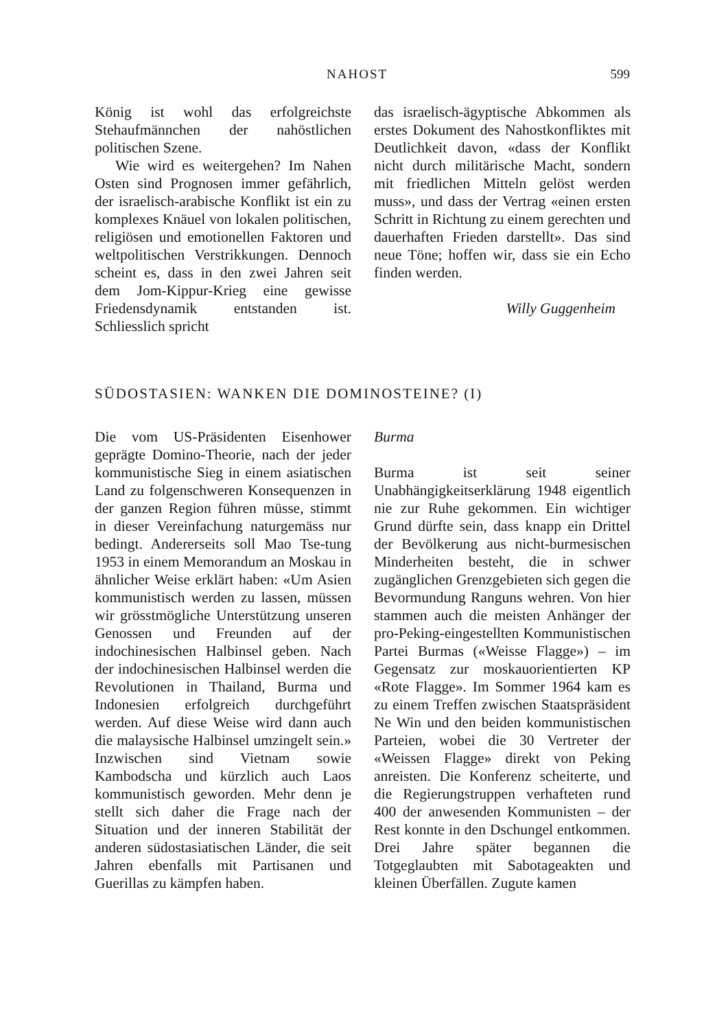NAHOST 599
König ist wohl das erfolgreichste Stehaufmännchen der nahöstlichen politischen Szene.
Wie wird es weitergehen? Im Nahen Osten sind Prognosen immer gefährlich, der israelisch-arabische Konflikt ist ein zu komplexes Knäuel von lokalen politischen, religiösen und emotionellen Faktoren und weltpolitischen Verstrikkungen. Dennoch scheint es, dass in den zwei Jahren seit dem Jom-Kippur-Krieg eine gewisse Friedensdynamik entstanden ist. Schliesslich spricht
das israelisch-ägyptische Abkommen als erstes Dokument des Nahostkonfliktes mit Deutlichkeit davon, «dass der Konflikt nicht durch militärische Macht, sondern mit friedlichen Mitteln gelöst werden muss», und dass der Vertrag «einen ersten Schritt in Richtung zu einem gerechten und dauerhaften Frieden darstellt». Das sind neue Töne; hoffen wir, dass sie ein Echo finden werden.
Willy Guggenheim
SÜDOSTASIEN: WANKEN DIE DOMINOSTEINE? (I)
Die vom US-Präsidenten Eisenhower geprägte Domino-Theorie, nach der jeder kommunistische Sieg in einem asiatischen Land zu folgenschweren Konsequenzen in der ganzen Region führen müsse, stimmt in dieser Vereinfachung naturgemäss nur bedingt. Andererseits soll Mao Tse-tung 1953 in einem Memorandum an Moskau in ähnlicher Weise erklärt haben: «Um Asien kommunistisch werden zu lassen, müssen wir grösstmögliche Unterstützung unseren Genossen und Freunden auf der indochinesischen Halbinsel geben. Nach der indochinesischen Halbinsel werden die Revolutionen in Thailand, Burma und Indonesien erfolgreich durchgeführt werden. Auf diese Weise wird dann auch die malaysische Halbinsel umzingelt sein.» Inzwischen sind Vietnam sowie Kambodscha und kürzlich auch Laos kommunistisch geworden. Mehr denn je stellt sich daher die Frage nach der Situation und der inneren Stabilität der anderen südostasiatischen Länder, die seit Jahren ebenfalls mit Partisanen und Guerillas zu kämpfen haben.
Burma
Burma ist seit seiner Unabhängigkeitserklärung 1948 eigentlich nie zur Ruhe gekommen. Ein wichtiger Grund dürfte sein, dass knapp ein Drittel der Bevölkerung aus nicht-burmesischen Minderheiten besteht, die in schwer zugänglichen Grenzgebieten sich gegen die Bevormundung Ranguns wehren. Von hier stammen auch die meisten Anhänger der pro-Peking-eingestellten Kommunistischen Partei Burmas («Weisse Flagge») – im Gegensatz zur moskauorientierten KP «Rote Flagge». Im Sommer 1964 kam es zu einem Treffen zwischen Staatspräsident Ne Win und den beiden kommunistischen Parteien, wobei die 30 Vertreter der «Weissen Flagge» direkt von Peking anreisten. Die Konferenz scheiterte, und die Regierungstruppen verhafteten rund 400 der anwesenden Kommunisten – der Rest konnte in den Dschungel entkommen. Drei Jahre später begannen die Totgeglaubten mit Sabotageakten und kleinen Überfällen. Zugute kamen